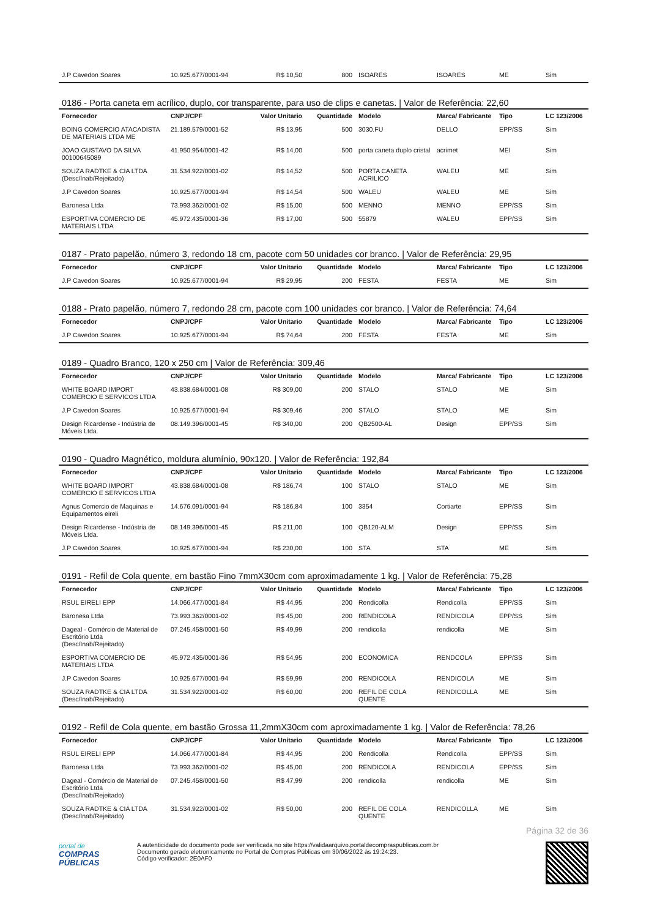| J.P Cavedon Soares | 10.925.677/0001-94 | R$ 10,50 | 800 | ISOARES | ISOARES | ME | Sim |
0186 - Porta caneta em acrílico, duplo, cor transparente, para uso de clips e canetas. | Valor de Referência: 22,60
| Fornecedor | CNPJ/CPF | Valor Unitario | Quantidade | Modelo | Marca/ Fabricante | Tipo | LC 123/2006 |
| --- | --- | --- | --- | --- | --- | --- | --- |
| BOING COMERCIO ATACADISTA DE MATERIAIS LTDA ME | 21.189.579/0001-52 | R$ 13,95 | 500 | 3030.FU | DELLO | EPP/SS | Sim |
| JOAO GUSTAVO DA SILVA 00100645089 | 41.950.954/0001-42 | R$ 14,00 | 500 | porta caneta duplo cristal | acrimet | MEI | Sim |
| SOUZA RADTKE & CIA LTDA (Desc/Inab/Rejeitado) | 31.534.922/0001-02 | R$ 14,52 | 500 | PORTA CANETA ACRILICO | WALEU | ME | Sim |
| J.P Cavedon Soares | 10.925.677/0001-94 | R$ 14,54 | 500 | WALEU | WALEU | ME | Sim |
| Baronesa Ltda | 73.993.362/0001-02 | R$ 15,00 | 500 | MENNO | MENNO | EPP/SS | Sim |
| ESPORTIVA COMERCIO DE MATERIAIS LTDA | 45.972.435/0001-36 | R$ 17,00 | 500 | 55879 | WALEU | EPP/SS | Sim |
0187 - Prato papelão, número 3, redondo 18 cm, pacote com 50 unidades cor branco. | Valor de Referência: 29,95
| Fornecedor | CNPJ/CPF | Valor Unitario | Quantidade | Modelo | Marca/ Fabricante | Tipo | LC 123/2006 |
| --- | --- | --- | --- | --- | --- | --- | --- |
| J.P Cavedon Soares | 10.925.677/0001-94 | R$ 29,95 | 200 | FESTA | FESTA | ME | Sim |
0188 - Prato papelão, número 7, redondo 28 cm, pacote com 100 unidades cor branco. | Valor de Referência: 74,64
| Fornecedor | CNPJ/CPF | Valor Unitario | Quantidade | Modelo | Marca/ Fabricante | Tipo | LC 123/2006 |
| --- | --- | --- | --- | --- | --- | --- | --- |
| J.P Cavedon Soares | 10.925.677/0001-94 | R$ 74,64 | 200 | FESTA | FESTA | ME | Sim |
0189 - Quadro Branco, 120 x 250 cm | Valor de Referência: 309,46
| Fornecedor | CNPJ/CPF | Valor Unitario | Quantidade | Modelo | Marca/ Fabricante | Tipo | LC 123/2006 |
| --- | --- | --- | --- | --- | --- | --- | --- |
| WHITE BOARD IMPORT COMERCIO E SERVICOS LTDA | 43.838.684/0001-08 | R$ 309,00 | 200 | STALO | STALO | ME | Sim |
| J.P Cavedon Soares | 10.925.677/0001-94 | R$ 309,46 | 200 | STALO | STALO | ME | Sim |
| Design Ricardense - Indústria de Móveis Ltda. | 08.149.396/0001-45 | R$ 340,00 | 200 | QB2500-AL | Design | EPP/SS | Sim |
0190 - Quadro Magnético, moldura alumínio, 90x120. | Valor de Referência: 192,84
| Fornecedor | CNPJ/CPF | Valor Unitario | Quantidade | Modelo | Marca/ Fabricante | Tipo | LC 123/2006 |
| --- | --- | --- | --- | --- | --- | --- | --- |
| WHITE BOARD IMPORT COMERCIO E SERVICOS LTDA | 43.838.684/0001-08 | R$ 186,74 | 100 | STALO | STALO | ME | Sim |
| Agnus Comercio de Maquinas e Equipamentos eireli | 14.676.091/0001-94 | R$ 186,84 | 100 | 3354 | Cortiarte | EPP/SS | Sim |
| Design Ricardense - Indústria de Móveis Ltda. | 08.149.396/0001-45 | R$ 211,00 | 100 | QB120-ALM | Design | EPP/SS | Sim |
| J.P Cavedon Soares | 10.925.677/0001-94 | R$ 230,00 | 100 | STA | STA | ME | Sim |
0191 - Refil de Cola quente, em bastão Fino 7mmX30cm com aproximadamente 1 kg. | Valor de Referência: 75,28
| Fornecedor | CNPJ/CPF | Valor Unitario | Quantidade | Modelo | Marca/ Fabricante | Tipo | LC 123/2006 |
| --- | --- | --- | --- | --- | --- | --- | --- |
| RSUL EIRELI EPP | 14.066.477/0001-84 | R$ 44,95 | 200 | Rendicolla | Rendicolla | EPP/SS | Sim |
| Baronesa Ltda | 73.993.362/0001-02 | R$ 45,00 | 200 | RENDICOLA | RENDICOLA | EPP/SS | Sim |
| Dageal - Comércio de Material de Escritório Ltda (Desc/Inab/Rejeitado) | 07.245.458/0001-50 | R$ 49,99 | 200 | rendicolla | rendicolla | ME | Sim |
| ESPORTIVA COMERCIO DE MATERIAIS LTDA | 45.972.435/0001-36 | R$ 54,95 | 200 | ECONOMICA | RENDCOLA | EPP/SS | Sim |
| J.P Cavedon Soares | 10.925.677/0001-94 | R$ 59,99 | 200 | RENDICOLA | RENDICOLA | ME | Sim |
| SOUZA RADTKE & CIA LTDA (Desc/Inab/Rejeitado) | 31.534.922/0001-02 | R$ 60,00 | 200 | REFIL DE COLA QUENTE | RENDICOLLA | ME | Sim |
0192 - Refil de Cola quente, em bastão Grossa 11,2mmX30cm com aproximadamente 1 kg. | Valor de Referência: 78,26
| Fornecedor | CNPJ/CPF | Valor Unitario | Quantidade | Modelo | Marca/ Fabricante | Tipo | LC 123/2006 |
| --- | --- | --- | --- | --- | --- | --- | --- |
| RSUL EIRELI EPP | 14.066.477/0001-84 | R$ 44,95 | 200 | Rendicolla | Rendicolla | EPP/SS | Sim |
| Baronesa Ltda | 73.993.362/0001-02 | R$ 45,00 | 200 | RENDICOLA | RENDICOLA | EPP/SS | Sim |
| Dageal - Comércio de Material de Escritório Ltda (Desc/Inab/Rejeitado) | 07.245.458/0001-50 | R$ 47,99 | 200 | rendicolla | rendicolla | ME | Sim |
| SOUZA RADTKE & CIA LTDA (Desc/Inab/Rejeitado) | 31.534.922/0001-02 | R$ 50,00 | 200 | REFIL DE COLA QUENTE | RENDICOLLA | ME | Sim |
Página 32 de 36
portal de
COMPRAS
PÚBLICAS
A autenticidade do documento pode ser verificada no site https://validaarquivo.portaldecompraspublicas.com.br
Documento gerado eletronicamente no Portal de Compras Públicas em 30/06/2022 às 19:24:23.
Código verificador: 2E0AF0